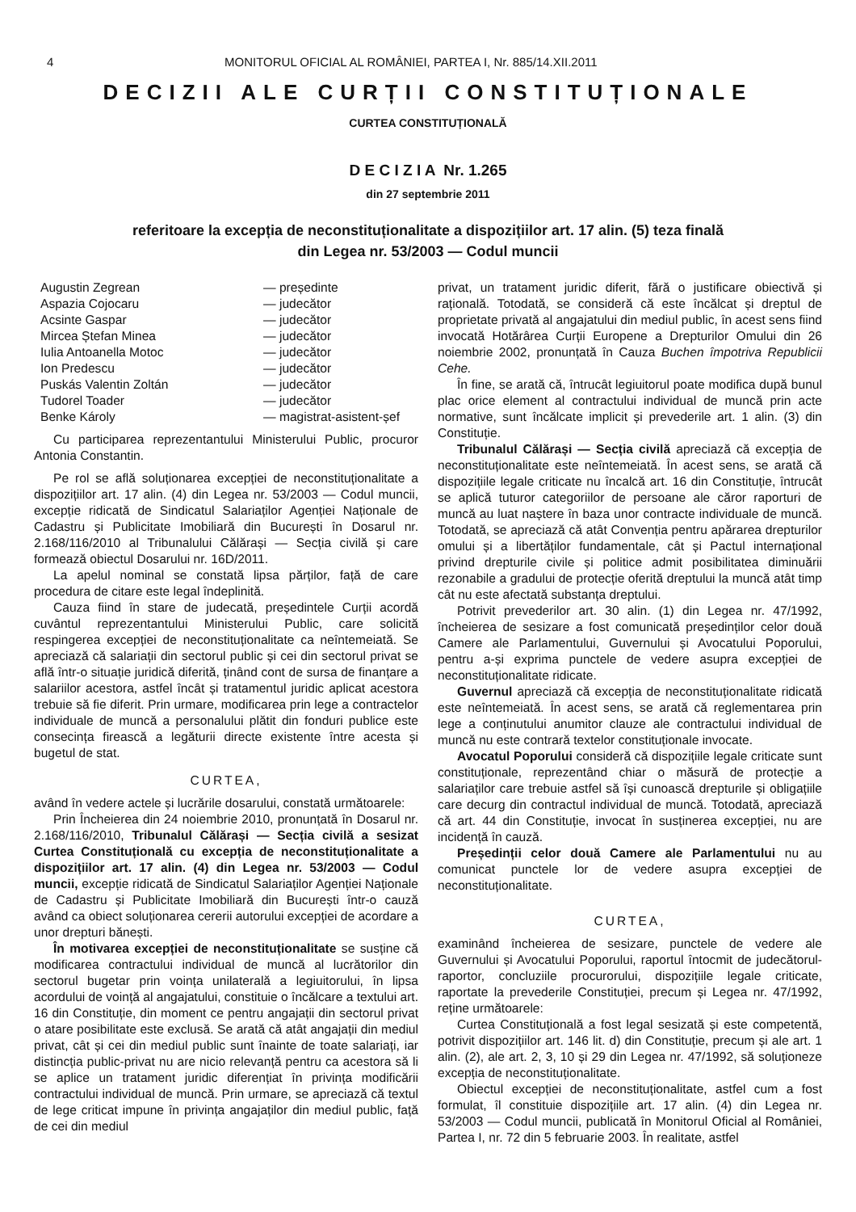4 MONITORUL OFICIAL AL ROMÂNIEI, PARTEA I, Nr. 885/14.XII.2011
DECIZII ALE CURȚII CONSTITUȚIONALE
CURTEA CONSTITUȚIONALĂ
D E C I Z I A Nr. 1.265
din 27 septembrie 2011
referitoare la excepția de neconstituționalitate a dispozițiilor art. 17 alin. (5) teza finală
din Legea nr. 53/2003 — Codul muncii
Augustin Zegrean — președinte Aspazia Cojocaru — judecător Acsinte Gaspar — judecător Mircea Ștefan Minea — judecător Iulia Antoanella Motoc — judecător Ion Predescu — judecător Puskás Valentin Zoltán — judecător Tudorel Toader — judecător Benke Károly — magistrat-asistent-șef
Cu participarea reprezentantului Ministerului Public, procuror Antonia Constantin.
Pe rol se află soluționarea excepției de neconstituționalitate a dispozițiilor art. 17 alin. (4) din Legea nr. 53/2003 — Codul muncii, excepție ridicată de Sindicatul Salariaților Agenției Naționale de Cadastru și Publicitate Imobiliară din București în Dosarul nr. 2.168/116/2010 al Tribunalului Călărași — Secția civilă și care formează obiectul Dosarului nr. 16D/2011.
La apelul nominal se constată lipsa părților, față de care procedura de citare este legal îndeplinită.
Cauza fiind în stare de judecată, președintele Curții acordă cuvântul reprezentantului Ministerului Public, care solicită respingerea excepției de neconstituționalitate ca neîntemeiată. Se apreciază că salariații din sectorul public și cei din sectorul privat se află într-o situație juridică diferită, ținând cont de sursa de finanțare a salariilor acestora, astfel încât și tratamentul juridic aplicat acestora trebuie să fie diferit. Prin urmare, modificarea prin lege a contractelor individuale de muncă a personalului plătit din fonduri publice este consecința firească a legăturii directe existente între acesta și bugetul de stat.
CURTEA,
având în vedere actele și lucrările dosarului, constată următoarele:
Prin Încheierea din 24 noiembrie 2010, pronunțată în Dosarul nr. 2.168/116/2010, Tribunalul Călărași — Secția civilă a sesizat Curtea Constituțională cu excepția de neconstituționalitate a dispozițiilor art. 17 alin. (4) din Legea nr. 53/2003 — Codul muncii, excepție ridicată de Sindicatul Salariaților Agenției Naționale de Cadastru și Publicitate Imobiliară din București într-o cauză având ca obiect soluționarea cererii autorului excepției de acordare a unor drepturi bănești.
În motivarea excepției de neconstituționalitate se susține că modificarea contractului individual de muncă al lucrătorilor din sectorul bugetar prin voința unilaterală a legiuitorului, în lipsa acordului de voință al angajatului, constituie o încălcare a textului art. 16 din Constituție, din moment ce pentru angajații din sectorul privat o atare posibilitate este exclusă. Se arată că atât angajații din mediul privat, cât și cei din mediul public sunt înainte de toate salariați, iar distincția public-privat nu are nicio relevanță pentru ca acestora să li se aplice un tratament juridic diferențiat în privința modificării contractului individual de muncă. Prin urmare, se apreciază că textul de lege criticat impune în privința angajaților din mediul public, față de cei din mediul
privat, un tratament juridic diferit, fără o justificare obiectivă și rațională. Totodată, se consideră că este încălcat și dreptul de proprietate privată al angajatului din mediul public, în acest sens fiind invocată Hotărârea Curții Europene a Drepturilor Omului din 26 noiembrie 2002, pronunțată în Cauza Buchen împotriva Republicii Cehe.
În fine, se arată că, întrucât legiuitorul poate modifica după bunul plac orice element al contractului individual de muncă prin acte normative, sunt încălcate implicit și prevederile art. 1 alin. (3) din Constituție.
Tribunalul Călărași — Secția civilă apreciază că excepția de neconstituționalitate este neîntemeiată. În acest sens, se arată că dispozițiile legale criticate nu încalcă art. 16 din Constituție, întrucât se aplică tuturor categoriilor de persoane ale căror raporturi de muncă au luat naștere în baza unor contracte individuale de muncă. Totodată, se apreciază că atât Convenția pentru apărarea drepturilor omului și a libertăților fundamentale, cât și Pactul internațional privind drepturile civile și politice admit posibilitatea diminuării rezonabile a gradului de protecție oferită dreptului la muncă atât timp cât nu este afectată substanța dreptului.
Potrivit prevederilor art. 30 alin. (1) din Legea nr. 47/1992, încheierea de sesizare a fost comunicată președinților celor două Camere ale Parlamentului, Guvernului și Avocatului Poporului, pentru a-și exprima punctele de vedere asupra excepției de neconstituționalitate ridicate.
Guvernul apreciază că excepția de neconstituționalitate ridicată este neîntemeiată. În acest sens, se arată că reglementarea prin lege a conținutului anumitor clauze ale contractului individual de muncă nu este contrară textelor constituționale invocate.
Avocatul Poporului consideră că dispozițiile legale criticate sunt constituționale, reprezentând chiar o măsură de protecție a salariaților care trebuie astfel să își cunoască drepturile și obligațiile care decurg din contractul individual de muncă. Totodată, apreciază că art. 44 din Constituție, invocat în susținerea excepției, nu are incidență în cauză.
Președinții celor două Camere ale Parlamentului nu au comunicat punctele lor de vedere asupra excepției de neconstituționalitate.
CURTEA,
examinând încheierea de sesizare, punctele de vedere ale Guvernului și Avocatului Poporului, raportul întocmit de judecătorul-raportor, concluziile procurorului, dispozițiile legale criticate, raportate la prevederile Constituției, precum și Legea nr. 47/1992, reține următoarele:
Curtea Constituțională a fost legal sesizată și este competentă, potrivit dispozițiilor art. 146 lit. d) din Constituție, precum și ale art. 1 alin. (2), ale art. 2, 3, 10 și 29 din Legea nr. 47/1992, să soluționeze excepția de neconstituționalitate.
Obiectul excepției de neconstituționalitate, astfel cum a fost formulat, îl constituie dispozițiile art. 17 alin. (4) din Legea nr. 53/2003 — Codul muncii, publicată în Monitorul Oficial al României, Partea I, nr. 72 din 5 februarie 2003. În realitate, astfel